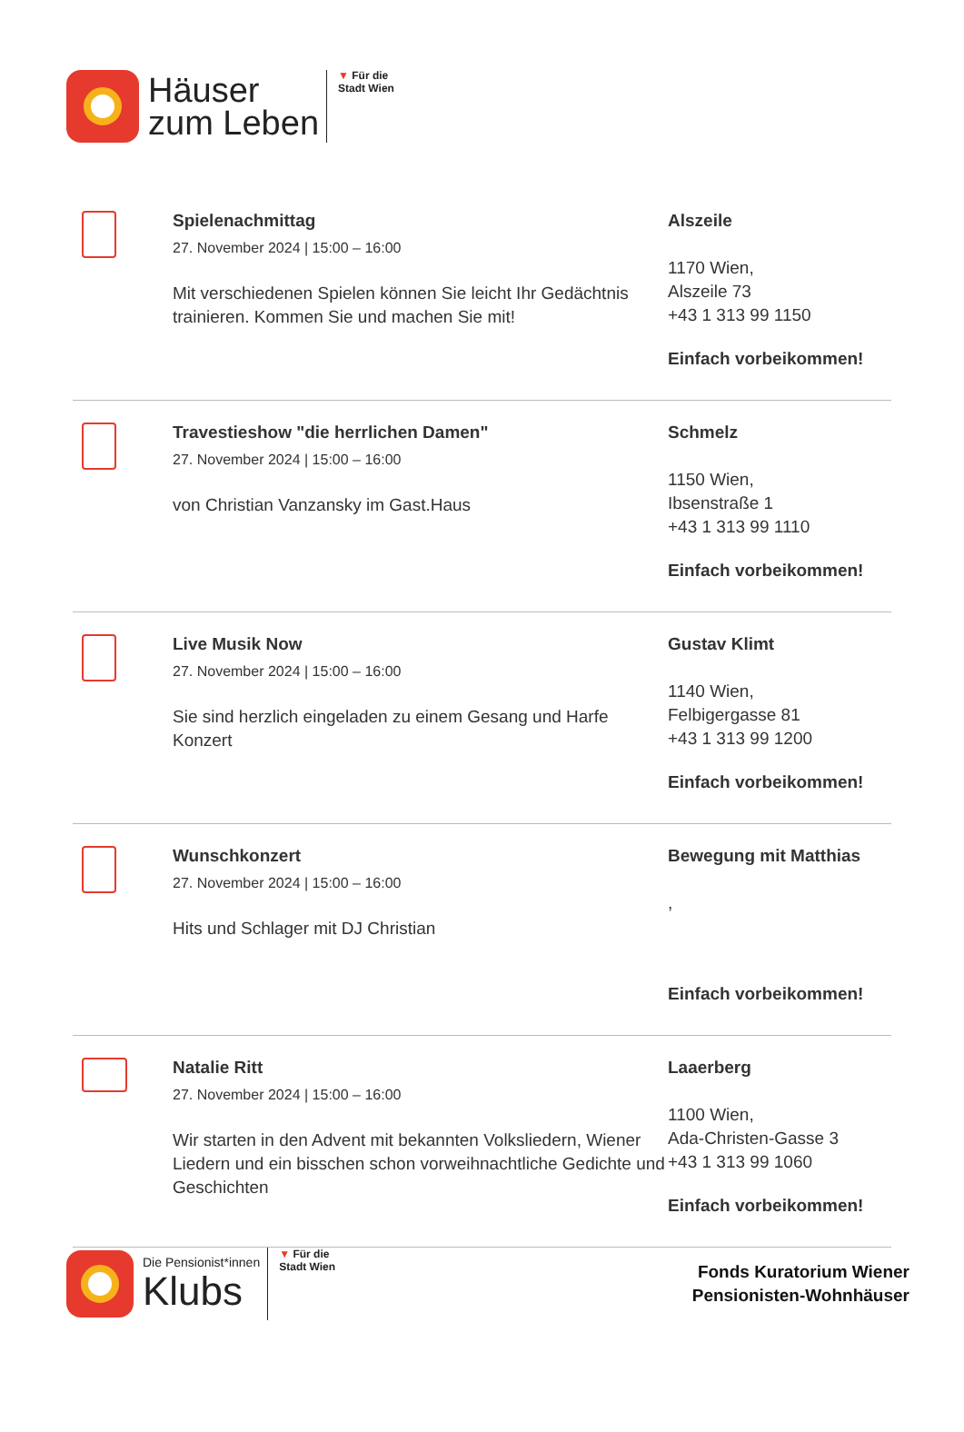Häuser
zum Leben
▼ Für die
Stadt Wien
Spielenachmittag
27. November 2024 | 15:00 – 16:00
Mit verschiedenen Spielen können Sie leicht Ihr Gedächtnis trainieren. Kommen Sie und machen Sie mit!
Alszeile
1170 Wien,
Alszeile 73
+43 1 313 99 1150
Einfach vorbeikommen!
Travestieshow "die herrlichen Damen"
27. November 2024 | 15:00 – 16:00
von Christian Vanzansky im Gast.Haus
Schmelz
1150 Wien,
Ibsenstraße 1
+43 1 313 99 1110
Einfach vorbeikommen!
Live Musik Now
27. November 2024 | 15:00 – 16:00
Sie sind herzlich eingeladen zu einem Gesang und Harfe Konzert
Gustav Klimt
1140 Wien,
Felbigergasse 81
+43 1 313 99 1200
Einfach vorbeikommen!
Wunschkonzert
27. November 2024 | 15:00 – 16:00
Hits und Schlager mit DJ Christian
Bewegung mit Matthias
,
Einfach vorbeikommen!
Natalie Ritt
27. November 2024 | 15:00 – 16:00
Wir starten in den Advent mit bekannten Volksliedern, Wiener Liedern und ein bisschen schon vorweihnachtliche Gedichte und Geschichten
Laaerberg
1100 Wien,
Ada-Christen-Gasse 3
+43 1 313 99 1060
Einfach vorbeikommen!
Die Pensionist*innen
Klubs
▼ Für die
Stadt Wien
Fonds Kuratorium Wiener
Pensionisten-Wohnhäuser